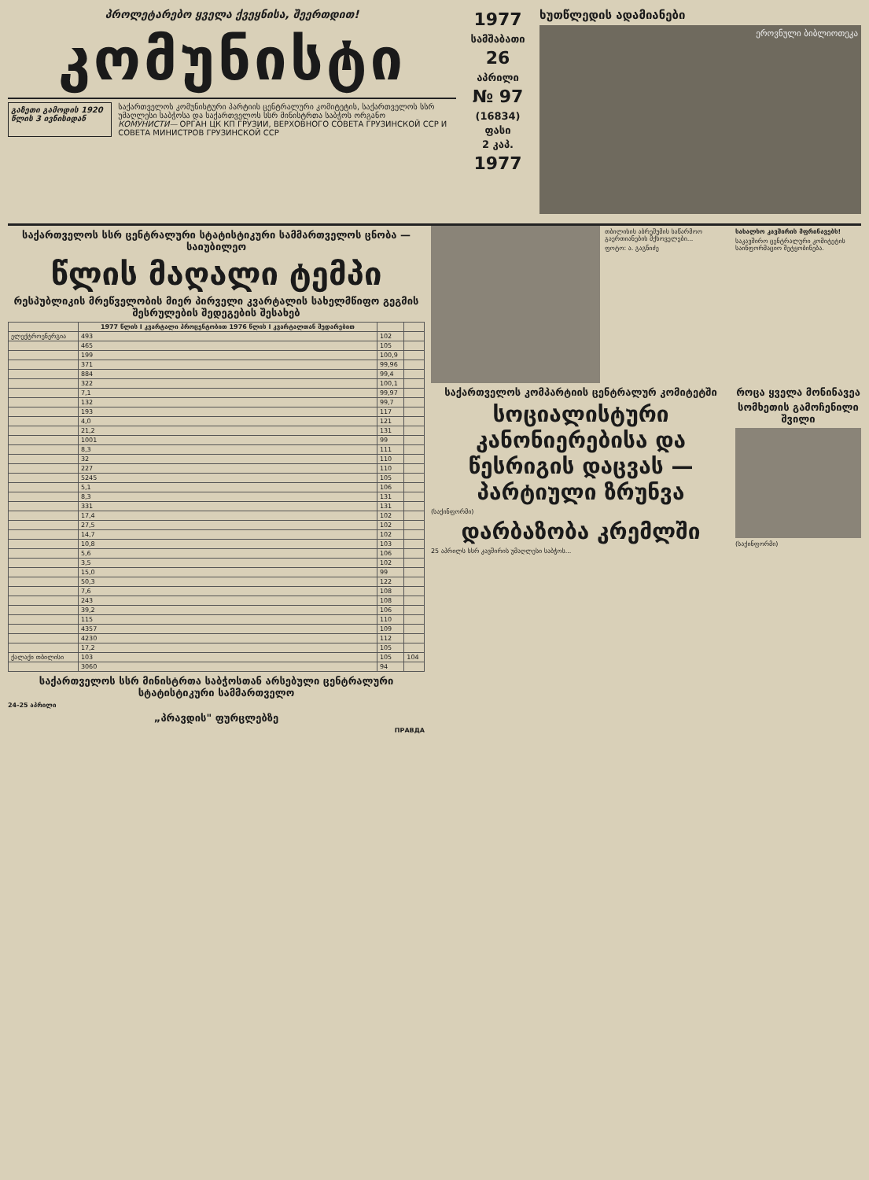პროლეტარებო ყველა ქვეყნისა, შეერთდით!
კომუნისტი
გაზეთი გამოდის 1920 წლის 3 ივნისიდან
საქართველოს კომუნისტური პარტიის ცენტრალური კომიტეტის, საქართველოს სსრ უმაღლესი საბჭოსა და საქართველოს სსრ მინისტრთა საბჭოს ორგანო
КОМУНИСТИ— ОРГАН ЦК КП ГРУЗИИ, ВЕРХОВНОГО СОВЕТА ГРУЗИНСКОЙ ССР И СОВЕТА МИНИСТРОВ ГРУЗИНСКОЙ ССР
1977
სამშაბათი
26
აპრილი
№ 97
(16834)
ფასი
2 კაპ.
1977
ხუთწლედის ადამიანები
ეროვნული ბიბლიოთეკა
საქართველოს სსრ ცენტრალური სტატისტიკური სამმართველოს ცნობა — საიუბილეო
წლის მაღალი ტემპი
რესპუბლიკის მრეწველობის მიერ პირველი კვარტალის სახელმწიფო გეგმის შესრულების შედეგების შესახებ
| | 1977 წლის I კვარტალი პროცენტობით 1976 წლის I კვარტალთან შედარებით | | |
| --- | --- | --- | --- |
| ელექტროენერგია | 493 | 102 | |
| | 465 | 105 | |
| | 199 | 100,9 | |
| | 371 | 99,96 | |
| | 884 | 99,4 | |
| | 322 | 100,1 | |
| | 7,1 | 99,97 | |
| | 132 | 99,7 | |
| | 193 | 117 | |
| | 4,0 | 121 | |
| | 21,2 | 131 | |
| | 1001 | 99 | |
| | 8,3 | 111 | |
| | 32 | 110 | |
| | 227 | 110 | |
| | 5245 | 105 | |
| | 5,1 | 106 | |
| | 8,3 | 131 | |
| | 331 | 131 | |
| | 17,4 | 102 | |
| | 27,5 | 102 | |
| | 14,7 | 102 | |
| | 10,8 | 103 | |
| | 5,6 | 106 | |
| | 3,5 | 102 | |
| | 15,0 | 99 | |
| | 50,3 | 122 | |
| | 7,6 | 108 | |
| | 243 | 108 | |
| | 39,2 | 106 | |
| | 115 | 110 | |
| | 4357 | 109 | |
| | 4230 | 112 | |
| | 17,2 | 105 | |
| ქალაქი თბილისი | 103 | 105 | 104 |
| | 3060 | 94 | |
საქართველოს სსრ მინისტრთა საბჭოსთან არსებული ცენტრალური სტატისტიკური სამმართველო
24-25 აპრილი
„პრავდის" ფურცლებზე
ПРАВДА
თბილისის აბრეშუმის საწარმოო გაერთიანების მქსოველები...
ფოტო: ა. გაგნიძე
სახალხო კავშირის მფრინავებს!
საკავშირო ცენტრალური კომიტეტის საინფორმაციო შეტყობინება.
საქართველოს კომპარტიის ცენტრალურ კომიტეტში
სოციალისტური კანონიერებისა და წესრიგის დაცვას — პარტიული ზრუნვა
(საქინფორმი)
დარბაზობა კრემლში
25 აპრილს სსრ კავშირის უმაღლესი საბჭოს...
როცა ყველა მონინავეა
სომხეთის გამოჩენილი შვილი
(საქინფორმი)